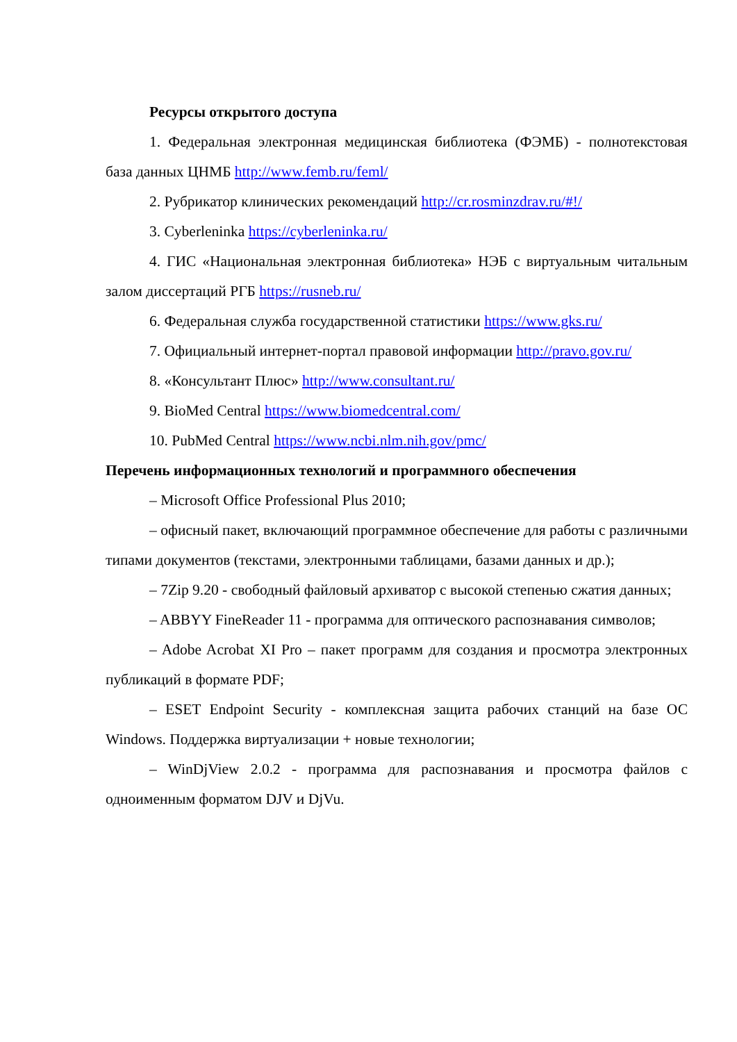Ресурсы открытого доступа
1. Федеральная электронная медицинская библиотека (ФЭМБ) - полнотекстовая база данных ЦНМБ http://www.femb.ru/feml/
2. Рубрикатор клинических рекомендаций http://cr.rosminzdrav.ru/#!/
3. Cyberleninka https://cyberleninka.ru/
4. ГИС «Национальная электронная библиотека» НЭБ с виртуальным читальным залом диссертаций РГБ https://rusneb.ru/
6. Федеральная служба государственной статистики https://www.gks.ru/
7. Официальный интернет-портал правовой информации http://pravo.gov.ru/
8. «Консультант Плюс» http://www.consultant.ru/
9. BioMed Central https://www.biomedcentral.com/
10. PubMed Central https://www.ncbi.nlm.nih.gov/pmc/
Перечень информационных технологий и программного обеспечения
– Microsoft Office Professional Plus 2010;
– офисный пакет, включающий программное обеспечение для работы с различными типами документов (текстами, электронными таблицами, базами данных и др.);
– 7Zip 9.20 - свободный файловый архиватор с высокой степенью сжатия данных;
– ABBYY FineReader 11 - программа для оптического распознавания символов;
– Adobe Acrobat XI Pro – пакет программ для создания и просмотра электронных публикаций в формате PDF;
– ESET Endpoint Security - комплексная защита рабочих станций на базе ОС Windows. Поддержка виртуализации + новые технологии;
– WinDjView 2.0.2 - программа для распознавания и просмотра файлов с одноименным форматом DJV и DjVu.